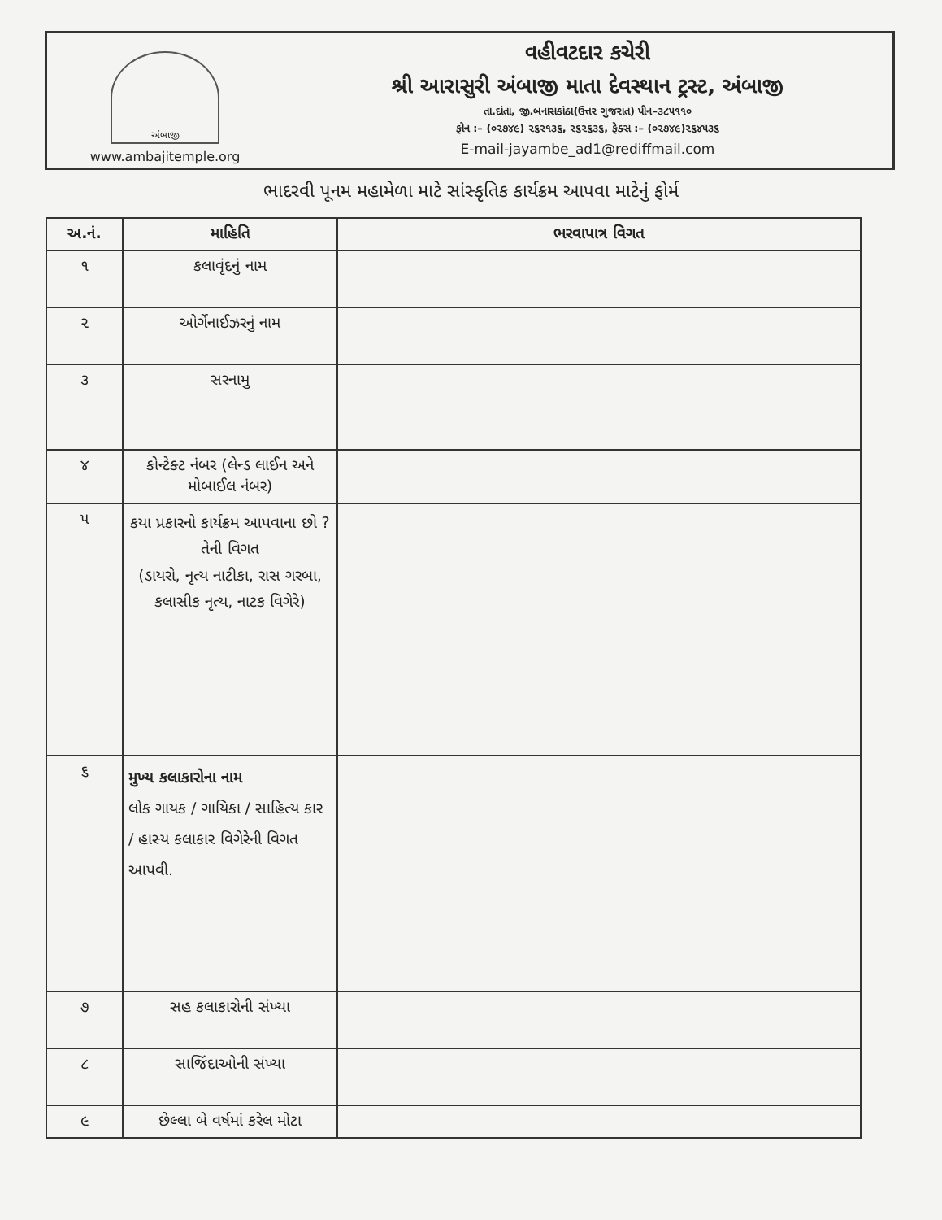અંબાજી
www.ambajitemple.org
વહીવટદાર કચેરી
શ્રી આરાસુરી અંબાજી માતા દેવસ્થાન ટ્રસ્ટ, અંબાજી
તા.દાંતા, જી.બનાસકાંઠા(ઉત્તર ગુજરાત) પીન–૩૮૫૧૧૦
ફોન :– (૦૨૭૪૯) ૨૬૨૧૩૬, ૨૬૨૬૩૬, ફેક્સ :– (૦૨૭૪૯)૨૬૪૫૩૬
E-mail-jayambe_ad1@rediffmail.com
ભાદરવી પૂનમ મહામેળા માટે સાંસ્કૃતિક કાર્યક્રમ આપવા માટેનું ફોર્મ
| અ.નં. | માહિતિ | ભરવાપાત્ર વિગત |
| --- | --- | --- |
| ૧ | કલાવૃંદનું નામ | |
| ૨ | ઓર્ગેનાઈઝરનું નામ | |
| ૩ | સરનામુ | |
| ૪ | કોન્ટેક્ટ નંબર (લેન્ડ લાઈન અને મોબાઈલ નંબર) | |
| ૫ | કયા પ્રકારનો કાર્યક્રમ આપવાના છો ? તેની વિગત (ડાયરો, નૃત્ય નાટીકા, રાસ ગરબા, કલાસીક નૃત્ય, નાટક વિગેરે) | |
| ૬ | મુખ્ય કલાકારોના નામ લોક ગાયક / ગાયિકા / સાહિત્ય કાર / હાસ્ય કલાકાર વિગેરેની વિગત આપવી. | |
| ૭ | સહ કલાકારોની સંખ્યા | |
| ૮ | સાજિંદાઓની સંખ્યા | |
| ૯ | છેલ્લા બે વર્ષમાં કરેલ મોટા | |